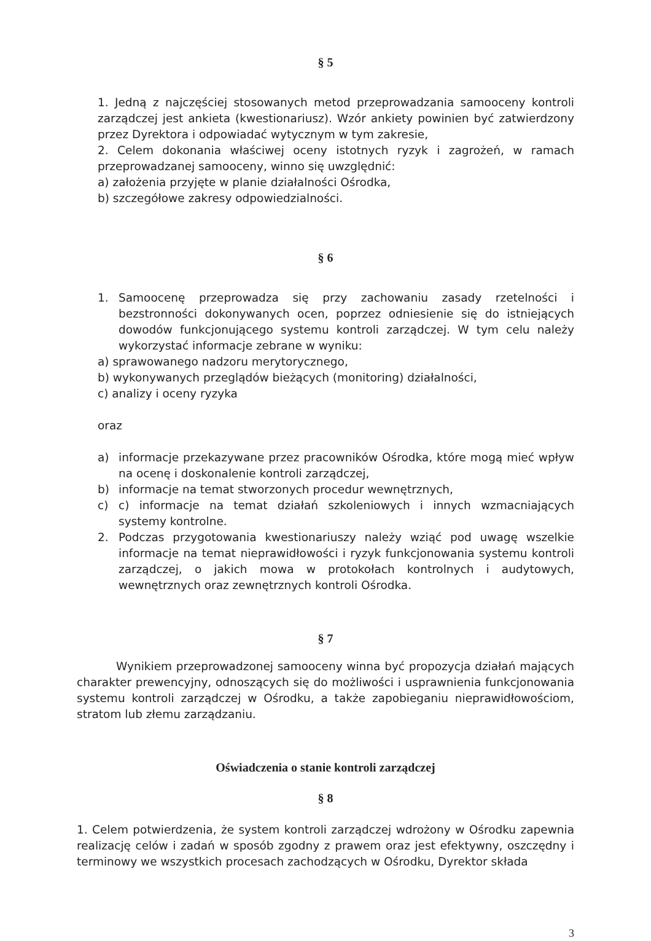§ 5
1. Jedną z najczęściej stosowanych metod przeprowadzania samooceny kontroli zarządczej jest ankieta (kwestionariusz). Wzór ankiety powinien być zatwierdzony przez Dyrektora i odpowiadać wytycznym w tym zakresie,
2. Celem dokonania właściwej oceny istotnych ryzyk i zagrożeń, w ramach przeprowadzanej samooceny, winno się uwzględnić:
a) założenia przyjęte w planie działalności Ośrodka,
b) szczegółowe zakresy odpowiedzialności.
§ 6
1. Samoocenę przeprowadza się przy zachowaniu zasady rzetelności i bezstronności dokonywanych ocen, poprzez odniesienie się do istniejących dowodów funkcjonującego systemu kontroli zarządczej. W tym celu należy wykorzystać informacje zebrane w wyniku:
a) sprawowanego nadzoru merytorycznego,
b) wykonywanych przeglądów bieżących (monitoring) działalności,
c) analizy i oceny ryzyka
oraz
a) informacje przekazywane przez pracowników Ośrodka, które mogą mieć wpływ na ocenę i doskonalenie kontroli zarządczej,
b) informacje na temat stworzonych procedur wewnętrznych,
c) c) informacje na temat działań szkoleniowych i innych wzmacniających systemy kontrolne.
2. Podczas przygotowania kwestionariuszy należy wziąć pod uwagę wszelkie informacje na temat nieprawidłowości i ryzyk funkcjonowania systemu kontroli zarządczej, o jakich mowa w protokołach kontrolnych i audytowych, wewnętrznych oraz zewnętrznych kontroli Ośrodka.
§ 7
Wynikiem przeprowadzonej samooceny winna być propozycja działań mających charakter prewencyjny, odnoszących się do możliwości i usprawnienia funkcjonowania systemu kontroli zarządczej w Ośrodku, a także zapobieganiu nieprawidłowościom, stratom lub złemu zarządzaniu.
Oświadczenia o stanie kontroli zarządczej
§ 8
1. Celem potwierdzenia, że system kontroli zarządczej wdrożony w Ośrodku zapewnia realizację celów i zadań w sposób zgodny z prawem oraz jest efektywny, oszczędny i terminowy we wszystkich procesach zachodzących w Ośrodku, Dyrektor składa
3